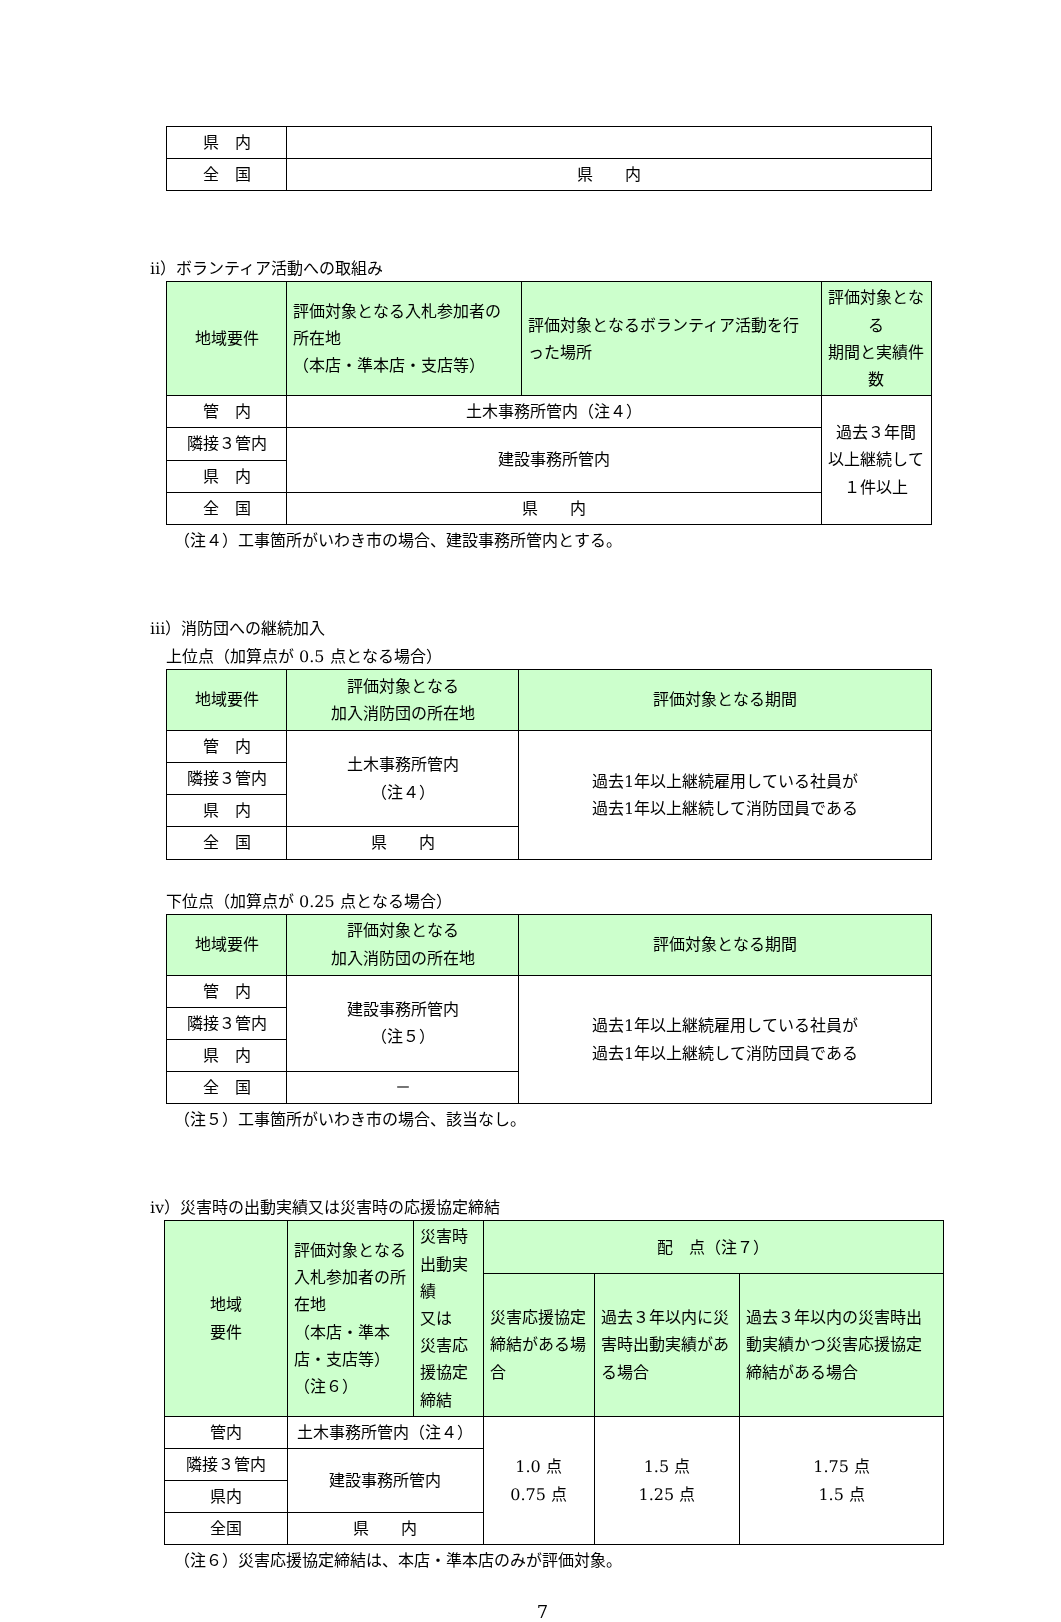| 県 内 | |
| 全 国 | 県 内 |
ⅱ）ボランティア活動への取組み
| 地域要件 | 評価対象となる入札参加者の所在地 （本店・準本店・支店等） | 評価対象となるボランティア活動を行った場所 | 評価対象となる 期間と実績件数 |
| --- | --- | --- | --- |
| 管 内 | 土木事務所管内（注４） | | 過去３年間 以上継続して １件以上 |
| 隣接３管内 | 建設事務所管内 | | |
| 県 内 | | | |
| 全 国 | 県 内 | | |
（注４）工事箇所がいわき市の場合、建設事務所管内とする。
ⅲ）消防団への継続加入
上位点（加算点が 0.5 点となる場合）
| 地域要件 | 評価対象となる 加入消防団の所在地 | 評価対象となる期間 |
| --- | --- | --- |
| 管 内 | 土木事務所管内 （注４） | 過去1年以上継続雇用している社員が 過去1年以上継続して消防団員である |
| 隣接３管内 | | |
| 県 内 | | |
| 全 国 | 県 内 | |
下位点（加算点が 0.25 点となる場合）
| 地域要件 | 評価対象となる 加入消防団の所在地 | 評価対象となる期間 |
| --- | --- | --- |
| 管 内 | 建設事務所管内 （注５） | 過去1年以上継続雇用している社員が 過去1年以上継続して消防団員である |
| 隣接３管内 | | |
| 県 内 | | |
| 全 国 | － | |
（注５）工事箇所がいわき市の場合、該当なし。
ⅳ）災害時の出動実績又は災害時の応援協定締結
| 地域 要件 | 評価対象となる入札参加者の所在地 （本店・準本店・支店等） （注６） | 災害時出動実績 又は 災害応援協定締結 | 配 点（注７） | | |
| --- | --- | --- | --- | --- | --- |
| | | | 災害応援協定締結がある場合 | 過去３年以内に災害時出動実績がある場合 | 過去３年以内の災害時出動実績かつ災害応援協定締結がある場合 |
| 管内 | 土木事務所管内（注４） | | 1.0 点 0.75 点 | 1.5 点 1.25 点 | 1.75 点 1.5 点 |
| 隣接３管内 | 建設事務所管内 | | | | |
| 県内 | | | | | |
| 全国 | 県 内 | | | | |
（注６）災害応援協定締結は、本店・準本店のみが評価対象。
7